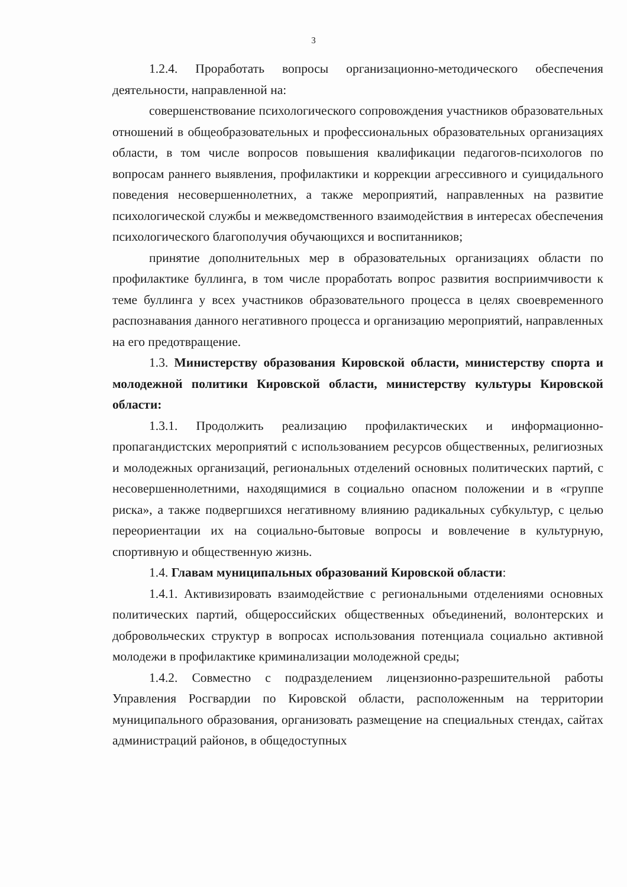3
1.2.4. Проработать вопросы организационно-методического обеспечения деятельности, направленной на:
совершенствование психологического сопровождения участников образовательных отношений в общеобразовательных и профессиональных образовательных организациях области, в том числе вопросов повышения квалификации педагогов-психологов по вопросам раннего выявления, профилактики и коррекции агрессивного и суицидального поведения несовершеннолетних, а также мероприятий, направленных на развитие психологической службы и межведомственного взаимодействия в интересах обеспечения психологического благополучия обучающихся и воспитанников;
принятие дополнительных мер в образовательных организациях области по профилактике буллинга, в том числе проработать вопрос развития восприимчивости к теме буллинга у всех участников образовательного процесса в целях своевременного распознавания данного негативного процесса и организацию мероприятий, направленных на его предотвращение.
1.3. Министерству образования Кировской области, министерству спорта и молодежной политики Кировской области, министерству культуры Кировской области:
1.3.1. Продолжить реализацию профилактических и информационно-пропагандистских мероприятий с использованием ресурсов общественных, религиозных и молодежных организаций, региональных отделений основных политических партий, с несовершеннолетними, находящимися в социально опасном положении и в «группе риска», а также подвергшихся негативному влиянию радикальных субкультур, с целью переориентации их на социально-бытовые вопросы и вовлечение в культурную, спортивную и общественную жизнь.
1.4. Главам муниципальных образований Кировской области:
1.4.1. Активизировать взаимодействие с региональными отделениями основных политических партий, общероссийских общественных объединений, волонтерских и добровольческих структур в вопросах использования потенциала социально активной молодежи в профилактике криминализации молодежной среды;
1.4.2. Совместно с подразделением лицензионно-разрешительной работы Управления Росгвардии по Кировской области, расположенным на территории муниципального образования, организовать размещение на специальных стендах, сайтах администраций районов, в общедоступных